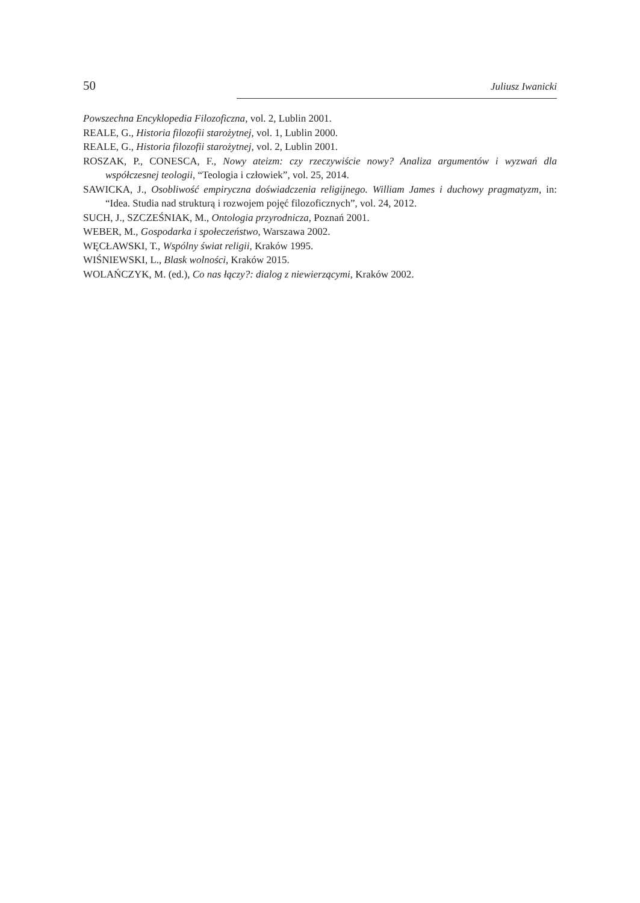50 Juliusz Iwanicki
Powszechna Encyklopedia Filozoficzna, vol. 2, Lublin 2001.
REALE, G., Historia filozofii starożytnej, vol. 1, Lublin 2000.
REALE, G., Historia filozofii starożytnej, vol. 2, Lublin 2001.
ROSZAK, P., CONESCA, F., Nowy ateizm: czy rzeczywiście nowy? Analiza argumentów i wyzwań dla współczesnej teologii, “Teologia i człowiek”, vol. 25, 2014.
SAWICKA, J., Osobliwość empiryczna doświadczenia religijnego. William James i duchowy pragmatyzm, in: “Idea. Studia nad strukturą i rozwojem pojęć filozoficznych”, vol. 24, 2012.
SUCH, J., SZCZEŚNIAK, M., Ontologia przyrodnicza, Poznań 2001.
WEBER, M., Gospodarka i społeczeństwo, Warszawa 2002.
WĘCŁAWSKI, T., Wspólny świat religii, Kraków 1995.
WIŚNIEWSKI, L., Blask wolności, Kraków 2015.
WOLAŃCZYK, M. (ed.), Co nas łączy?: dialog z niewierzącymi, Kraków 2002.